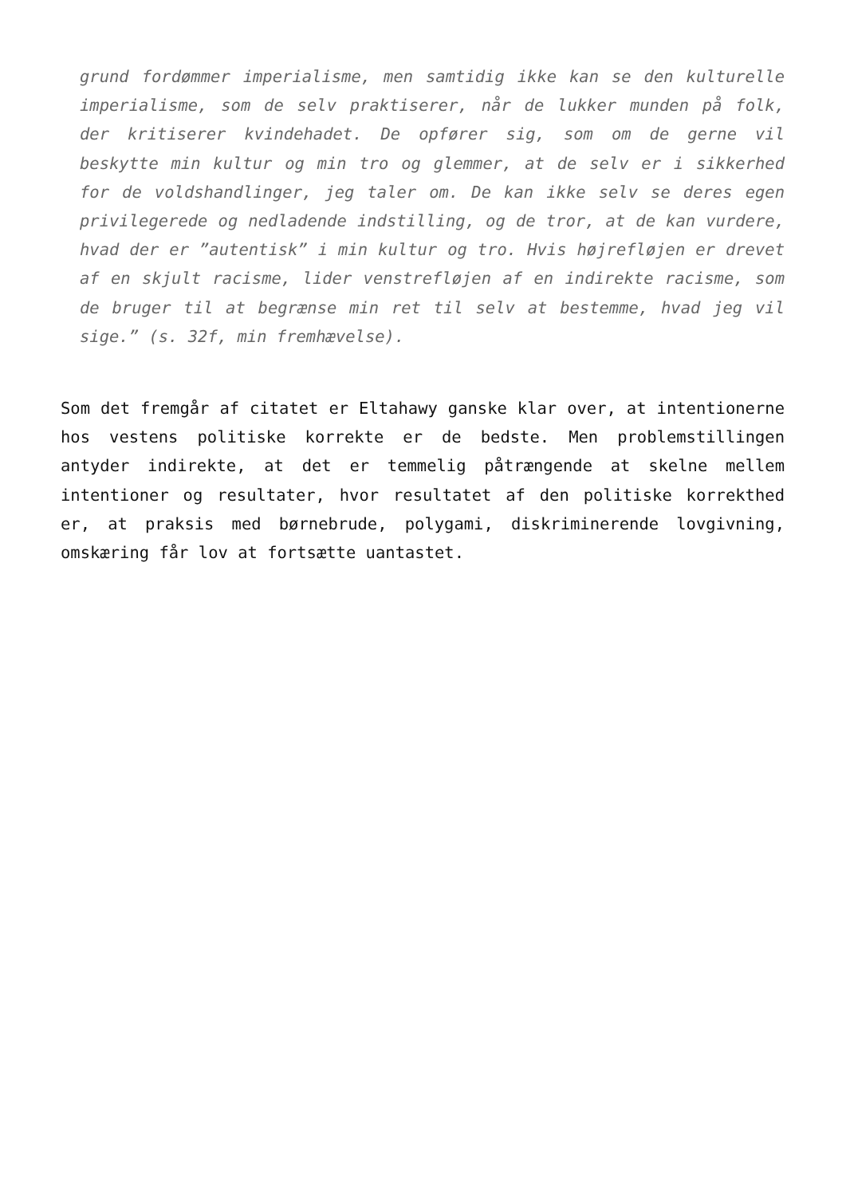grund fordømmer imperialisme, men samtidig ikke kan se den kulturelle imperialisme, som de selv praktiserer, når de lukker munden på folk, der kritiserer kvindehadet. De opfører sig, som om de gerne vil beskytte min kultur og min tro og glemmer, at de selv er i sikkerhed for de voldshandlinger, jeg taler om. De kan ikke selv se deres egen privilegerede og nedladende indstilling, og de tror, at de kan vurdere, hvad der er ”autentisk” i min kultur og tro. Hvis højrefløjen er drevet af en skjult racisme, lider venstrefløjen af en indirekte racisme, som de bruger til at begrænse min ret til selv at bestemme, hvad jeg vil sige.” (s. 32f, min fremhævelse).
Som det fremgår af citatet er Eltahawy ganske klar over, at intentionerne hos vestens politiske korrekte er de bedste. Men problemstillingen antyder indirekte, at det er temmelig påtrængende at skelne mellem intentioner og resultater, hvor resultatet af den politiske korrekthed er, at praksis med børnebrude, polygami, diskriminerende lovgivning, omskæring får lov at fortsætte uantastet.